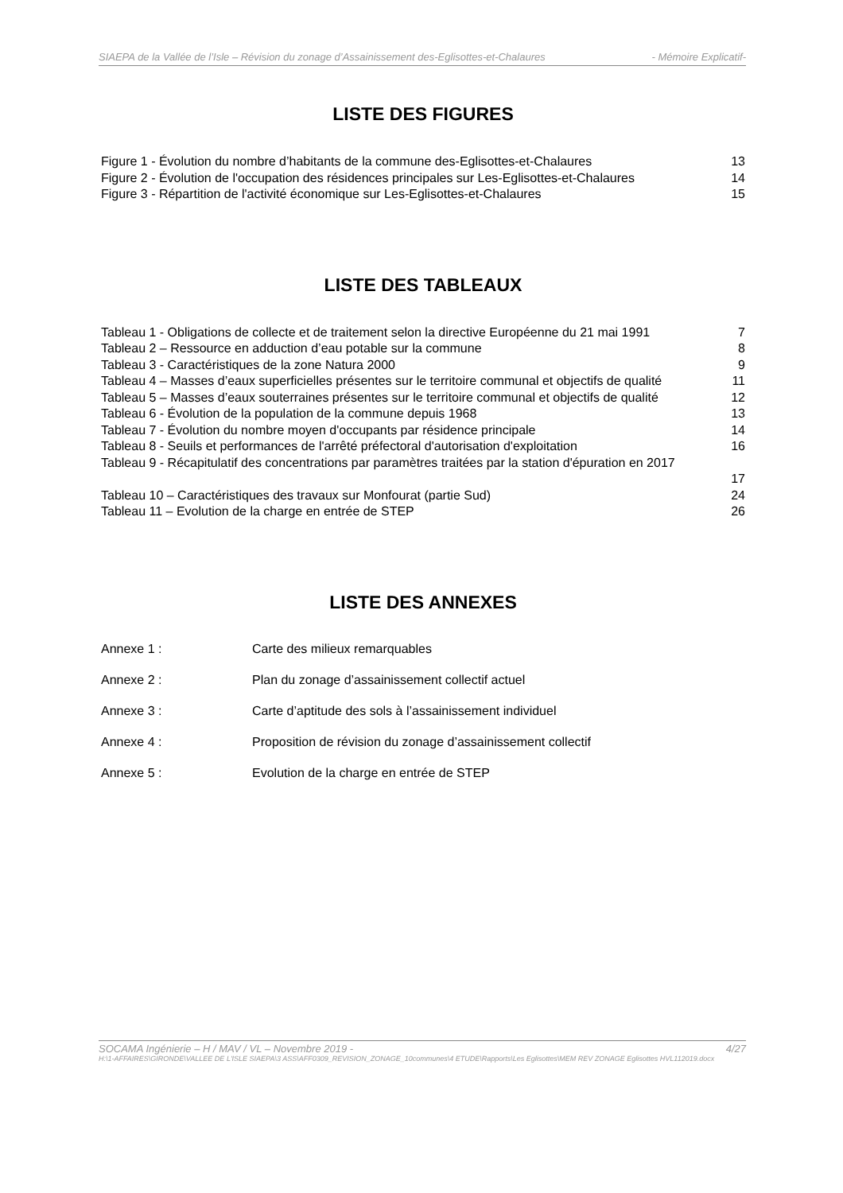SIAEPA de la Vallée de l’Isle – Révision du zonage d’Assainissement des-Eglisottes-et-Chalaures - Mémoire Explicatif-
LISTE DES FIGURES
Figure 1 - Évolution du nombre d’habitants de la commune des-Eglisottes-et-Chalaures 13
Figure 2 - Évolution de l'occupation des résidences principales sur Les-Eglisottes-et-Chalaures 14
Figure 3 - Répartition de l'activité économique sur Les-Eglisottes-et-Chalaures 15
LISTE DES TABLEAUX
Tableau 1 - Obligations de collecte et de traitement selon la directive Européenne du 21 mai 1991 7
Tableau 2 – Ressource en adduction d’eau potable sur la commune 8
Tableau 3 - Caractéristiques de la zone Natura 2000 9
Tableau 4 – Masses d’eaux superficielles présentes sur le territoire communal et objectifs de qualité 11
Tableau 5 – Masses d’eaux souterraines présentes sur le territoire communal et objectifs de qualité 12
Tableau 6 - Évolution de la population de la commune depuis 1968 13
Tableau 7 - Évolution du nombre moyen d'occupants par résidence principale 14
Tableau 8 - Seuils et performances de l'arrêté préfectoral d'autorisation d'exploitation 16
Tableau 9 - Récapitulatif des concentrations par paramètres traitées par la station d'épuration en 2017
17
Tableau 10 – Caractéristiques des travaux sur Monfourat (partie Sud) 24
Tableau 11 – Evolution de la charge en entrée de STEP 26
LISTE DES ANNEXES
Annexe 1 : Carte des milieux remarquables
Annexe 2 : Plan du zonage d’assainissement collectif actuel
Annexe 3 : Carte d’aptitude des sols à l’assainissement individuel
Annexe 4 : Proposition de révision du zonage d’assainissement collectif
Annexe 5 : Evolution de la charge en entrée de STEP
SOCAMA Ingénierie – H / MAV / VL – Novembre 2019 - 4/27
H:\1-AFFAIRES\GIRONDE\VALLEE DE L'ISLE SIAEPA\3 ASS\AFF0309_REVISION_ZONAGE_10communes\4 ETUDE\Rapports\Les Eglisottes\MEM REV ZONAGE Eglisottes HVL112019.docx